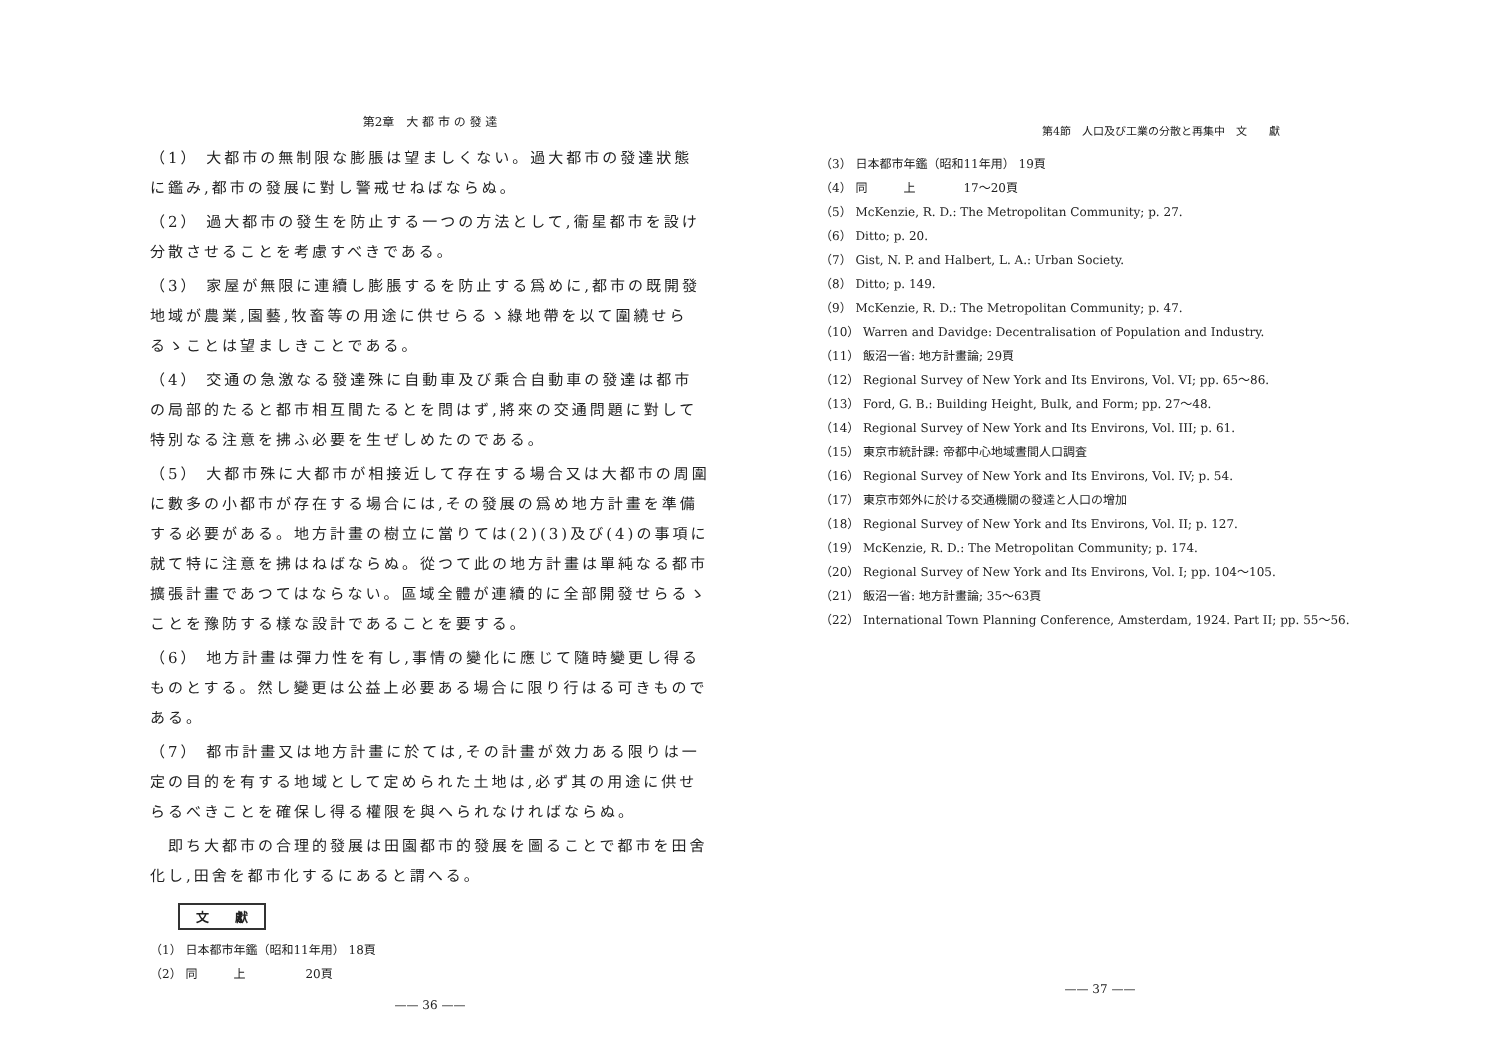第2章　大 都 市 の 發 達
（1） 大都市の無制限な膨脹は望ましくない。過大都市の發達狀態に鑑み,都市の發展に對し警戒せねばならぬ。
（2） 過大都市の發生を防止する一つの方法として,衞星都市を設け分散させることを考慮すべきである。
（3） 家屋が無限に連續し膨脹するを防止する爲めに,都市の既開發地域が農業,園藝,牧畜等の用途に供せらるゝ綠地帶を以て圍繞せらるゝことは望ましきことである。
（4） 交通の急激なる發達殊に自動車及び乘合自動車の發達は都市の局部的たると都市相互間たるとを問はず,將來の交通問題に對して特別なる注意を拂ふ必要を生ぜしめたのである。
（5） 大都市殊に大都市が相接近して存在する場合又は大都市の周圍に數多の小都市が存在する場合には,その發展の爲め地方計畫を準備する必要がある。地方計畫の樹立に當りては(2)(3)及び(4)の事項に就て特に注意を拂はねばならぬ。從つて此の地方計畫は單純なる都市擴張計畫であつてはならない。區域全體が連續的に全部開發せらるゝことを豫防する樣な設計であることを要する。
（6） 地方計畫は彈力性を有し,事情の變化に應じて隨時變更し得るものとする。然し變更は公益上必要ある場合に限り行はる可きものである。
（7） 都市計畫又は地方計畫に於ては,その計畫が效力ある限りは一定の目的を有する地域として定められた土地は,必ず其の用途に供せらるべきことを確保し得る權限を與へられなければならぬ。
　即ち大都市の合理的發展は田園都市的發展を圖ることで都市を田舍化し,田舍を都市化するにあると謂へる。
文　　獻
（1） 日本都市年鑑（昭和11年用） 18頁
（2） 同　　　上　　　　　20頁
—— 36 ——
第4節　人口及び工業の分散と再集中　文　　獻
（3） 日本都市年鑑（昭和11年用） 19頁
（4） 同　　　上　　　　17～20頁
（5） McKenzie, R. D.: The Metropolitan Community; p. 27.
（6） Ditto; p. 20.
（7） Gist, N. P. and Halbert, L. A.: Urban Society.
（8） Ditto; p. 149.
（9） McKenzie, R. D.: The Metropolitan Community; p. 47.
（10） Warren and Davidge: Decentralisation of Population and Industry.
（11） 飯沼一省: 地方計畫論; 29頁
（12） Regional Survey of New York and Its Environs, Vol. VI; pp. 65～86.
（13） Ford, G. B.: Building Height, Bulk, and Form; pp. 27～48.
（14） Regional Survey of New York and Its Environs, Vol. III; p. 61.
（15） 東京市統計課: 帝都中心地域晝間人口調査
（16） Regional Survey of New York and Its Environs, Vol. IV; p. 54.
（17） 東京市郊外に於ける交通機關の發達と人口の增加
（18） Regional Survey of New York and Its Environs, Vol. II; p. 127.
（19） McKenzie, R. D.: The Metropolitan Community; p. 174.
（20） Regional Survey of New York and Its Environs, Vol. I; pp. 104～105.
（21） 飯沼一省: 地方計畫論; 35～63頁
（22） International Town Planning Conference, Amsterdam, 1924. Part II; pp. 55～56.
—— 37 ——